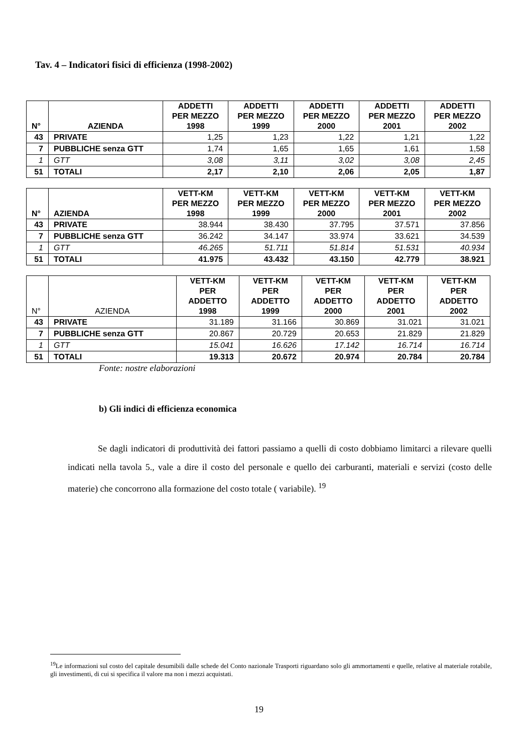Tav. 4 – Indicatori fisici di efficienza (1998-2002)
| N° | AZIENDA | ADDETTI PER MEZZO 1998 | ADDETTI PER MEZZO 1999 | ADDETTI PER MEZZO 2000 | ADDETTI PER MEZZO 2001 | ADDETTI PER MEZZO 2002 |
| --- | --- | --- | --- | --- | --- | --- |
| 43 | PRIVATE | 1,25 | 1,23 | 1,22 | 1,21 | 1,22 |
| 7 | PUBBLICHE senza GTT | 1,74 | 1,65 | 1,65 | 1,61 | 1,58 |
| 1 | GTT | 3,08 | 3,11 | 3,02 | 3,08 | 2,45 |
| 51 | TOTALI | 2,17 | 2,10 | 2,06 | 2,05 | 1,87 |
| N° | AZIENDA | VETT-KM PER MEZZO 1998 | VETT-KM PER MEZZO 1999 | VETT-KM PER MEZZO 2000 | VETT-KM PER MEZZO 2001 | VETT-KM PER MEZZO 2002 |
| --- | --- | --- | --- | --- | --- | --- |
| 43 | PRIVATE | 38.944 | 38.430 | 37.795 | 37.571 | 37.856 |
| 7 | PUBBLICHE senza GTT | 36.242 | 34.147 | 33.974 | 33.621 | 34.539 |
| 1 | GTT | 46.265 | 51.711 | 51.814 | 51.531 | 40.934 |
| 51 | TOTALI | 41.975 | 43.432 | 43.150 | 42.779 | 38.921 |
| N° | AZIENDA | VETT-KM PER ADDETTO 1998 | VETT-KM PER ADDETTO 1999 | VETT-KM PER ADDETTO 2000 | VETT-KM PER ADDETTO 2001 | VETT-KM PER ADDETTO 2002 |
| --- | --- | --- | --- | --- | --- | --- |
| 43 | PRIVATE | 31.189 | 31.166 | 30.869 | 31.021 | 31.021 |
| 7 | PUBBLICHE senza GTT | 20.867 | 20.729 | 20.653 | 21.829 | 21.829 |
| 1 | GTT | 15.041 | 16.626 | 17.142 | 16.714 | 16.714 |
| 51 | TOTALI | 19.313 | 20.672 | 20.974 | 20.784 | 20.784 |
Fonte: nostre elaborazioni
b) Gli indici di efficienza economica
Se dagli indicatori di produttività dei fattori passiamo a quelli di costo dobbiamo limitarci a rilevare quelli indicati nella tavola 5., vale a dire il costo del personale e quello dei carburanti, materiali e servizi (costo delle materie) che concorrono alla formazione del costo totale ( variabile). <sup>19</sup>
<sup>19</sup> Le informazioni sul costo del capitale desumibili dalle schede del Conto nazionale Trasporti riguardano solo gli ammortamenti e quelle, relative al materiale rotabile, gli investimenti, di cui si specifica il valore ma non i mezzi acquistati.
19